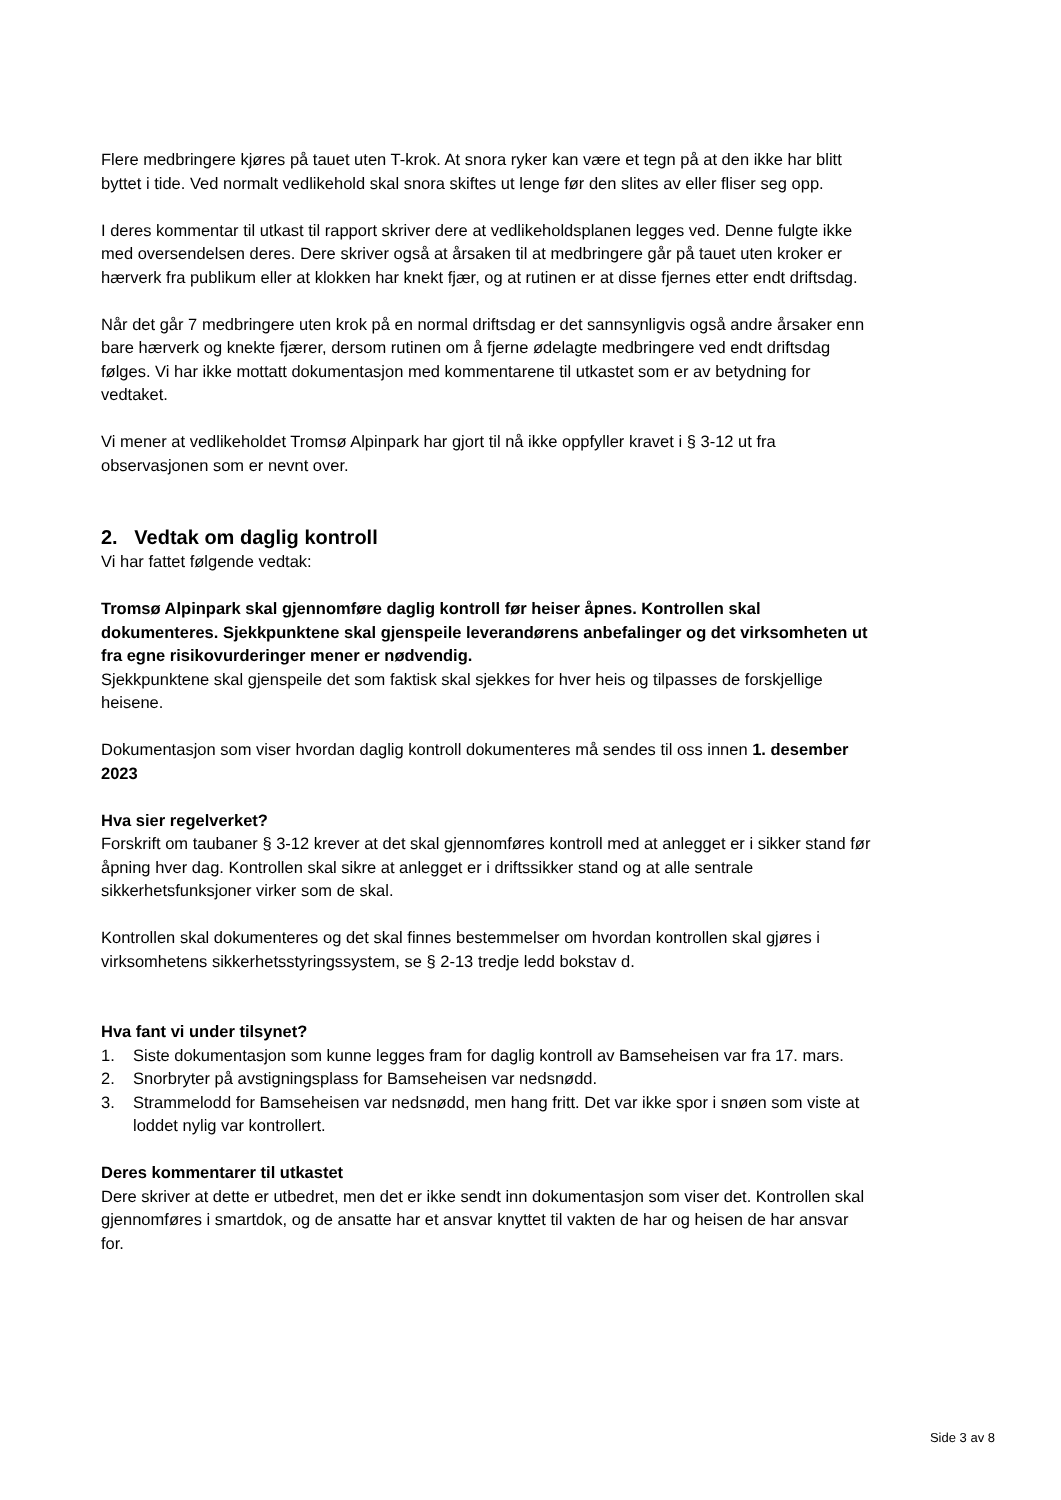Flere medbringere kjøres på tauet uten T-krok. At snora ryker kan være et tegn på at den ikke har blitt byttet i tide. Ved normalt vedlikehold skal snora skiftes ut lenge før den slites av eller fliser seg opp.
I deres kommentar til utkast til rapport skriver dere at vedlikeholdsplanen legges ved. Denne fulgte ikke med oversendelsen deres. Dere skriver også at årsaken til at medbringere går på tauet uten kroker er hærverk fra publikum eller at klokken har knekt fjær, og at rutinen er at disse fjernes etter endt driftsdag.
Når det går 7 medbringere uten krok på en normal driftsdag er det sannsynligvis også andre årsaker enn bare hærverk og knekte fjærer, dersom rutinen om å fjerne ødelagte medbringere ved endt driftsdag følges. Vi har ikke mottatt dokumentasjon med kommentarene til utkastet som er av betydning for vedtaket.
Vi mener at vedlikeholdet Tromsø Alpinpark har gjort til nå ikke oppfyller kravet i § 3-12 ut fra observasjonen som er nevnt over.
2. Vedtak om daglig kontroll
Vi har fattet følgende vedtak:
Tromsø Alpinpark skal gjennomføre daglig kontroll før heiser åpnes. Kontrollen skal dokumenteres. Sjekkpunktene skal gjenspeile leverandørens anbefalinger og det virksomheten ut fra egne risikovurderinger mener er nødvendig.
Sjekkpunktene skal gjenspeile det som faktisk skal sjekkes for hver heis og tilpasses de forskjellige heisene.
Dokumentasjon som viser hvordan daglig kontroll dokumenteres må sendes til oss innen 1. desember 2023
Hva sier regelverket?
Forskrift om taubaner § 3-12 krever at det skal gjennomføres kontroll med at anlegget er i sikker stand før åpning hver dag. Kontrollen skal sikre at anlegget er i driftssikker stand og at alle sentrale sikkerhetsfunksjoner virker som de skal.
Kontrollen skal dokumenteres og det skal finnes bestemmelser om hvordan kontrollen skal gjøres i virksomhetens sikkerhetsstyringssystem, se § 2-13 tredje ledd bokstav d.
Hva fant vi under tilsynet?
1. Siste dokumentasjon som kunne legges fram for daglig kontroll av Bamseheisen var fra 17. mars.
2. Snorbryter på avstigningsplass for Bamseheisen var nedsnødd.
3. Strammelodd for Bamseheisen var nedsnødd, men hang fritt. Det var ikke spor i snøen som viste at loddet nylig var kontrollert.
Deres kommentarer til utkastet
Dere skriver at dette er utbedret, men det er ikke sendt inn dokumentasjon som viser det. Kontrollen skal gjennomføres i smartdok, og de ansatte har et ansvar knyttet til vakten de har og heisen de har ansvar for.
Side 3 av 8